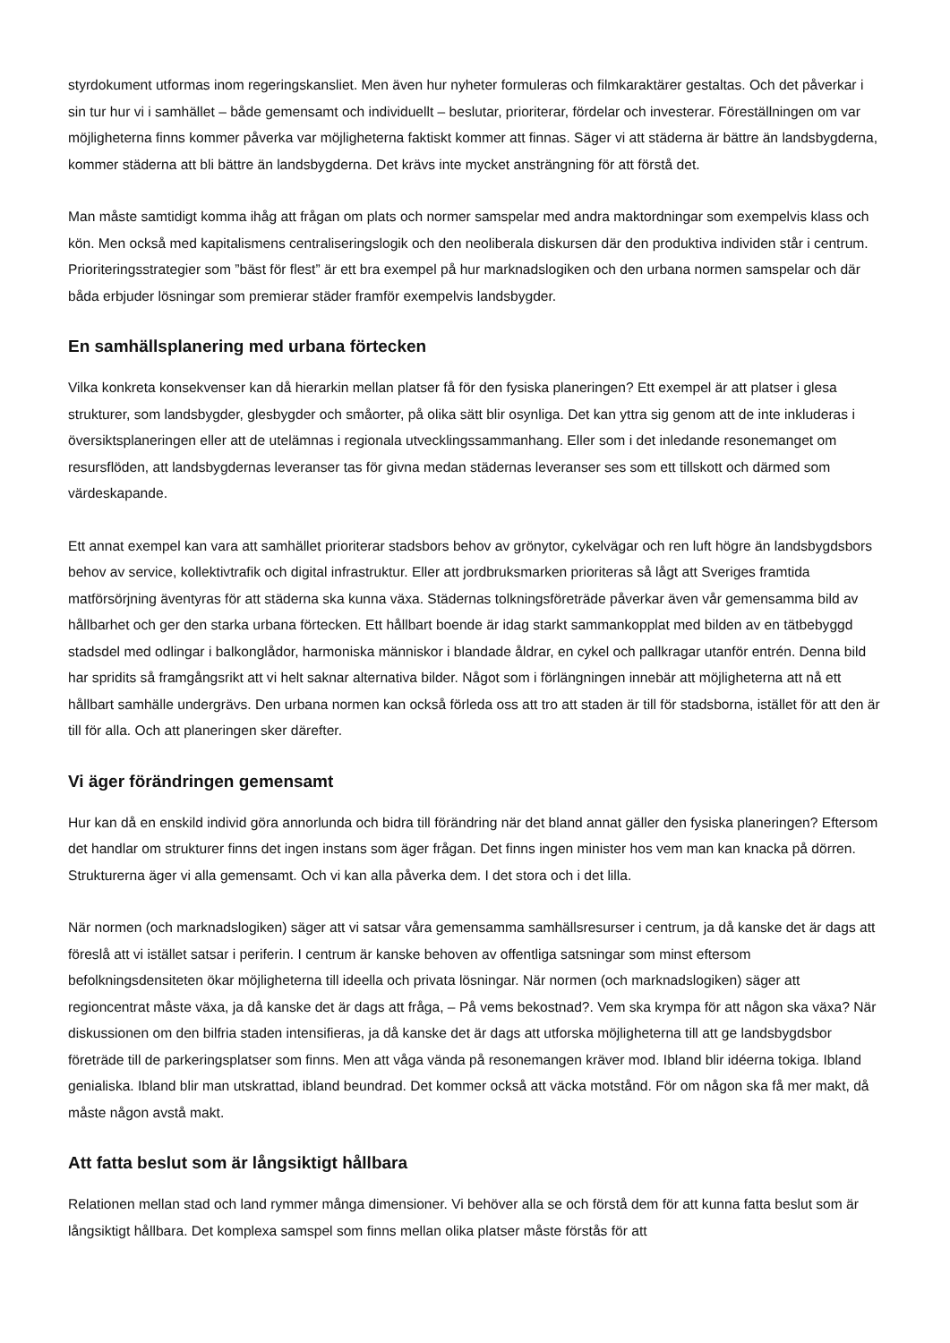styrdokument utformas inom regeringskansliet. Men även hur nyheter formuleras och filmkaraktärer gestaltas. Och det påverkar i sin tur hur vi i samhället – både gemensamt och individuellt – beslutar, prioriterar, fördelar och investerar. Föreställningen om var möjligheterna finns kommer påverka var möjligheterna faktiskt kommer att finnas. Säger vi att städerna är bättre än landsbygderna, kommer städerna att bli bättre än landsbygderna. Det krävs inte mycket ansträngning för att förstå det.
Man måste samtidigt komma ihåg att frågan om plats och normer samspelar med andra maktordningar som exempelvis klass och kön. Men också med kapitalismens centraliseringslogik och den neoliberala diskursen där den produktiva individen står i centrum. Prioriteringsstrategier som ”bäst för flest” är ett bra exempel på hur marknadslogiken och den urbana normen samspelar och där båda erbjuder lösningar som premierar städer framför exempelvis landsbygder.
En samhällsplanering med urbana förtecken
Vilka konkreta konsekvenser kan då hierarkin mellan platser få för den fysiska planeringen? Ett exempel är att platser i glesa strukturer, som landsbygder, glesbygder och småorter, på olika sätt blir osynliga. Det kan yttra sig genom att de inte inkluderas i översiktsplaneringen eller att de utelämnas i regionala utvecklingssammanhang. Eller som i det inledande resonemanget om resursflöden, att landsbygdernas leveranser tas för givna medan städernas leveranser ses som ett tillskott och därmed som värdeskapande.
Ett annat exempel kan vara att samhället prioriterar stadsbors behov av grönytor, cykelvägar och ren luft högre än landsbygdsbors behov av service, kollektivtrafik och digital infrastruktur. Eller att jordbruksmarken prioriteras så lågt att Sveriges framtida matförsörjning äventyras för att städerna ska kunna växa. Städernas tolkningsföreträde påverkar även vår gemensamma bild av hållbarhet och ger den starka urbana förtecken. Ett hållbart boende är idag starkt sammankopplat med bilden av en tätbebyggd stadsdel med odlingar i balkonglådor, harmoniska människor i blandade åldrar, en cykel och pallkragar utanför entrén. Denna bild har spridits så framgångsrikt att vi helt saknar alternativa bilder. Något som i förlängningen innebär att möjligheterna att nå ett hållbart samhälle undergrävs. Den urbana normen kan också förleda oss att tro att staden är till för stadsborna, istället för att den är till för alla. Och att planeringen sker därefter.
Vi äger förändringen gemensamt
Hur kan då en enskild individ göra annorlunda och bidra till förändring när det bland annat gäller den fysiska planeringen? Eftersom det handlar om strukturer finns det ingen instans som äger frågan. Det finns ingen minister hos vem man kan knacka på dörren. Strukturerna äger vi alla gemensamt. Och vi kan alla påverka dem. I det stora och i det lilla.
När normen (och marknadslogiken) säger att vi satsar våra gemensamma samhällsresurser i centrum, ja då kanske det är dags att föreslå att vi istället satsar i periferin. I centrum är kanske behoven av offentliga satsningar som minst eftersom befolkningsdensiteten ökar möjligheterna till ideella och privata lösningar. När normen (och marknadslogiken) säger att regioncentrat måste växa, ja då kanske det är dags att fråga, – På vems bekostnad?. Vem ska krympa för att någon ska växa? När diskussionen om den bilfria staden intensifieras, ja då kanske det är dags att utforska möjligheterna till att ge landsbygdsbor företräde till de parkeringsplatser som finns. Men att våga vända på resonemangen kräver mod. Ibland blir idéerna tokiga. Ibland genialiska. Ibland blir man utskrattad, ibland beundrad. Det kommer också att väcka motstånd. För om någon ska få mer makt, då måste någon avstå makt.
Att fatta beslut som är långsiktigt hållbara
Relationen mellan stad och land rymmer många dimensioner. Vi behöver alla se och förstå dem för att kunna fatta beslut som är långsiktigt hållbara. Det komplexa samspel som finns mellan olika platser måste förstås för att